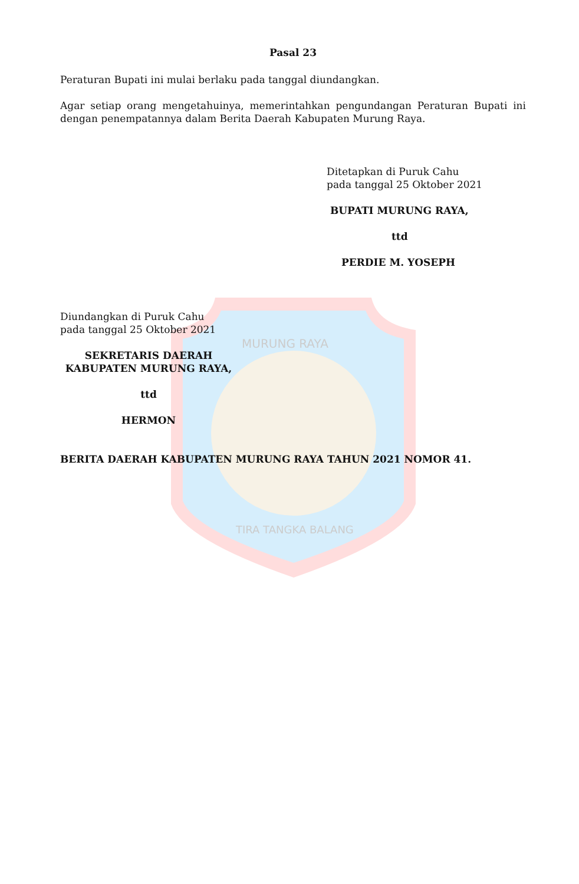MURUNG RAYA
TIRA TANGKA BALANG
Pasal 23
Peraturan Bupati ini mulai berlaku pada tanggal diundangkan.
Agar setiap orang mengetahuinya, memerintahkan pengundangan Peraturan Bupati ini dengan penempatannya dalam Berita Daerah Kabupaten Murung Raya.
Ditetapkan di Puruk Cahu
pada tanggal 25 Oktober 2021
BUPATI MURUNG RAYA,
ttd
PERDIE M. YOSEPH
Diundangkan di Puruk Cahu
pada tanggal 25 Oktober 2021
SEKRETARIS DAERAH
KABUPATEN MURUNG RAYA,
ttd
HERMON
BERITA DAERAH KABUPATEN MURUNG RAYA TAHUN 2021 NOMOR 41.